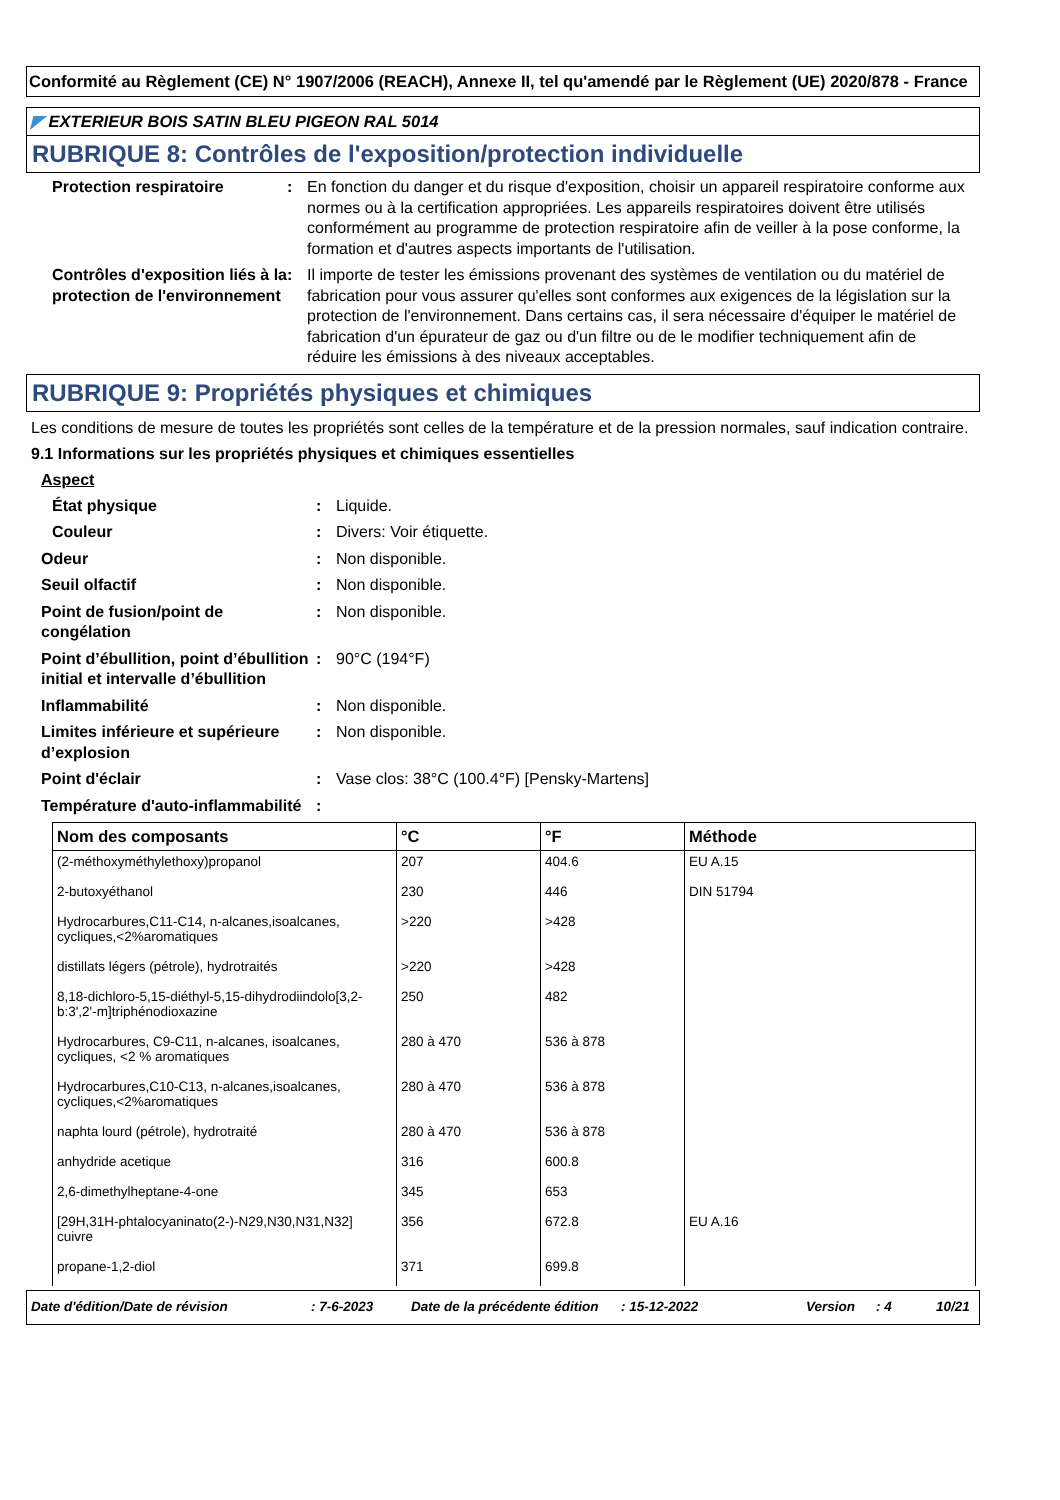Conformité au Règlement (CE) N° 1907/2006 (REACH), Annexe II, tel qu'amendé par le Règlement (UE) 2020/878 - France
◤ EXTERIEUR BOIS SATIN BLEU PIGEON RAL 5014
RUBRIQUE 8: Contrôles de l'exposition/protection individuelle
Protection respiratoire : En fonction du danger et du risque d'exposition, choisir un appareil respiratoire conforme aux normes ou à la certification appropriées. Les appareils respiratoires doivent être utilisés conformément au programme de protection respiratoire afin de veiller à la pose conforme, la formation et d'autres aspects importants de l'utilisation.
Contrôles d'exposition liés à la protection de l'environnement
: Il importe de tester les émissions provenant des systèmes de ventilation ou du matériel de fabrication pour vous assurer qu'elles sont conformes aux exigences de la législation sur la protection de l'environnement. Dans certains cas, il sera nécessaire d'équiper le matériel de fabrication d'un épurateur de gaz ou d'un filtre ou de le modifier techniquement afin de réduire les émissions à des niveaux acceptables.
RUBRIQUE 9: Propriétés physiques et chimiques
Les conditions de mesure de toutes les propriétés sont celles de la température et de la pression normales, sauf indication contraire.
9.1 Informations sur les propriétés physiques et chimiques essentielles
Aspect
État physique : Liquide.
Couleur : Divers: Voir étiquette.
Odeur : Non disponible.
Seuil olfactif : Non disponible.
Point de fusion/point de congélation
: Non disponible.
Point d’ébullition, point d’ébullition initial et intervalle d’ébullition
: 90°C (194°F)
Inflammabilité : Non disponible.
Limites inférieure et supérieure d’explosion
: Non disponible.
Point d'éclair : Vase clos: 38°C (100.4°F) [Pensky-Martens]
Température d'auto-inflammabilité
:
| Nom des composants | °C | °F | Méthode |
| --- | --- | --- | --- |
| (2-méthoxyméthylethoxy)propanol | 207 | 404.6 | EU A.15 |
| 2-butoxyéthanol | 230 | 446 | DIN 51794 |
| Hydrocarbures,C11-C14, n-alcanes,isoalcanes, cycliques,<2%aromatiques | >220 | >428 | |
| distillats légers (pétrole), hydrotraités | >220 | >428 | |
| 8,18-dichloro-5,15-diéthyl-5,15-dihydrodiindolo[3,2-b:3',2'-m]triphénodioxazine | 250 | 482 | |
| Hydrocarbures, C9-C11, n-alcanes, isoalcanes, cycliques, <2 % aromatiques | 280 à 470 | 536 à 878 | |
| Hydrocarbures,C10-C13, n-alcanes,isoalcanes, cycliques,<2%aromatiques | 280 à 470 | 536 à 878 | |
| naphta lourd (pétrole), hydrotraité | 280 à 470 | 536 à 878 | |
| anhydride acetique | 316 | 600.8 | |
| 2,6-dimethylheptane-4-one | 345 | 653 | |
| [29H,31H-phtalocyaninato(2-)-N29,N30,N31,N32] cuivre | 356 | 672.8 | EU A.16 |
| propane-1,2-diol | 371 | 699.8 | |
Date d'édition/Date de révision: 7-6-2023 Date de la précédente édition: 15-12-2022 Version: 4 10/21